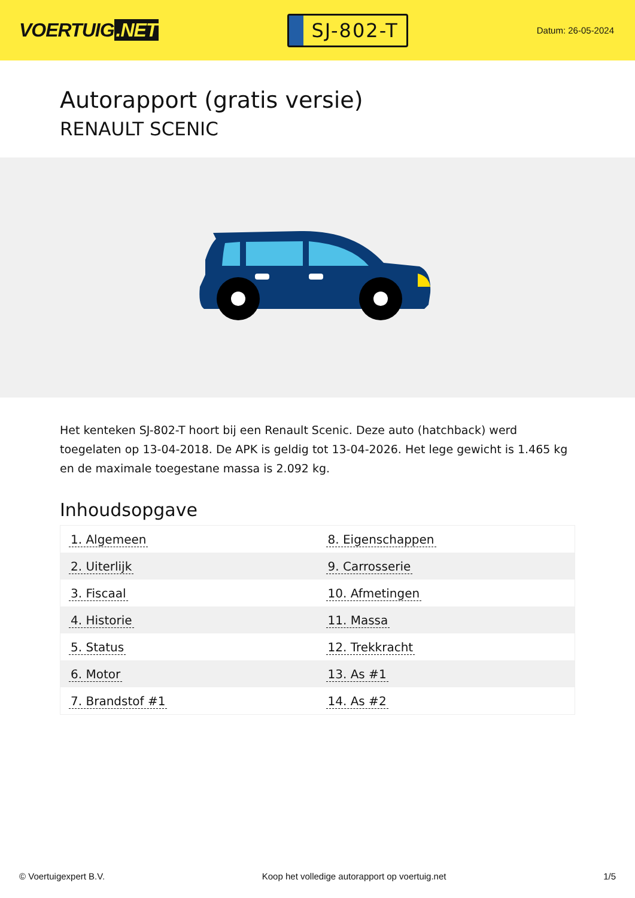VOERTUIG.NET
SJ-802-T
Datum: 26-05-2024
Autorapport (gratis versie)
RENAULT SCENIC
Het kenteken SJ-802-T hoort bij een Renault Scenic. Deze auto (hatchback) werd toegelaten op 13-04-2018. De APK is geldig tot 13-04-2026. Het lege gewicht is 1.465 kg en de maximale toegestane massa is 2.092 kg.
Inhoudsopgave
| 1. Algemeen | 8. Eigenschappen |
| 2. Uiterlijk | 9. Carrosserie |
| 3. Fiscaal | 10. Afmetingen |
| 4. Historie | 11. Massa |
| 5. Status | 12. Trekkracht |
| 6. Motor | 13. As #1 |
| 7. Brandstof #1 | 14. As #2 |
© Voertuigexpert B.V. Koop het volledige autorapport op voertuig.net 1/5